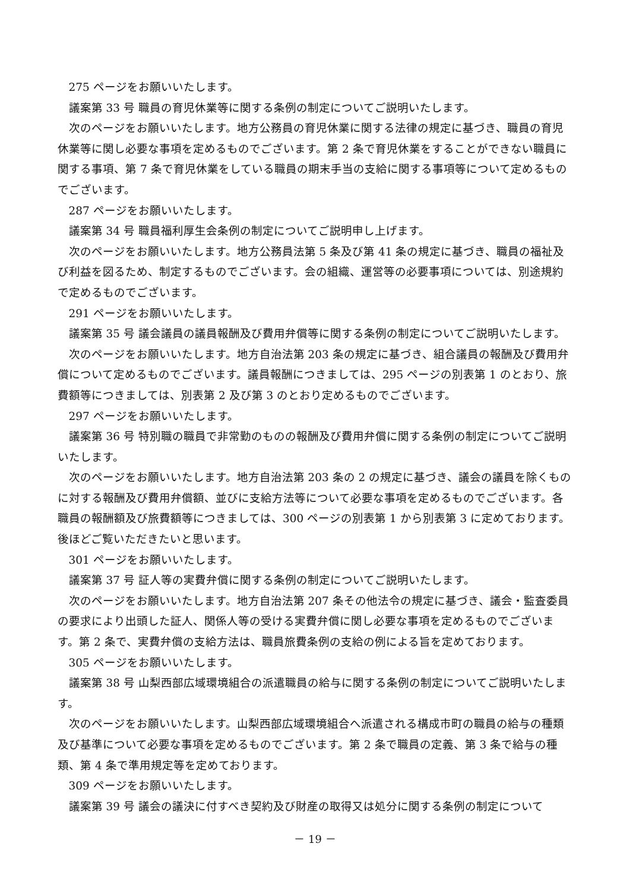275 ページをお願いいたします。
議案第 33 号 職員の育児休業等に関する条例の制定についてご説明いたします。
次のページをお願いいたします。地方公務員の育児休業に関する法律の規定に基づき、職員の育児休業等に関し必要な事項を定めるものでございます。第 2 条で育児休業をすることができない職員に関する事項、第 7 条で育児休業をしている職員の期末手当の支給に関する事項等について定めるものでございます。
287 ページをお願いいたします。
議案第 34 号 職員福利厚生会条例の制定についてご説明申し上げます。
次のページをお願いいたします。地方公務員法第 5 条及び第 41 条の規定に基づき、職員の福祉及び利益を図るため、制定するものでございます。会の組織、運営等の必要事項については、別途規約で定めるものでございます。
291 ページをお願いいたします。
議案第 35 号 議会議員の議員報酬及び費用弁償等に関する条例の制定についてご説明いたします。
次のページをお願いいたします。地方自治法第 203 条の規定に基づき、組合議員の報酬及び費用弁償について定めるものでございます。議員報酬につきましては、295 ページの別表第 1 のとおり、旅費額等につきましては、別表第 2 及び第 3 のとおり定めるものでございます。
297 ページをお願いいたします。
議案第 36 号 特別職の職員で非常勤のものの報酬及び費用弁償に関する条例の制定についてご説明いたします。
次のページをお願いいたします。地方自治法第 203 条の 2 の規定に基づき、議会の議員を除くものに対する報酬及び費用弁償額、並びに支給方法等について必要な事項を定めるものでございます。各職員の報酬額及び旅費額等につきましては、300 ページの別表第 1 から別表第 3 に定めております。後ほどご覧いただきたいと思います。
301 ページをお願いいたします。
議案第 37 号 証人等の実費弁償に関する条例の制定についてご説明いたします。
次のページをお願いいたします。地方自治法第 207 条その他法令の規定に基づき、議会・監査委員の要求により出頭した証人、関係人等の受ける実費弁償に関し必要な事項を定めるものでございます。第 2 条で、実費弁償の支給方法は、職員旅費条例の支給の例による旨を定めております。
305 ページをお願いいたします。
議案第 38 号 山梨西部広域環境組合の派遣職員の給与に関する条例の制定についてご説明いたします。
次のページをお願いいたします。山梨西部広域環境組合へ派遣される構成市町の職員の給与の種類及び基準について必要な事項を定めるものでございます。第 2 条で職員の定義、第 3 条で給与の種類、第 4 条で準用規定等を定めております。
309 ページをお願いいたします。
議案第 39 号 議会の議決に付すべき契約及び財産の取得又は処分に関する条例の制定について
－ 19 －